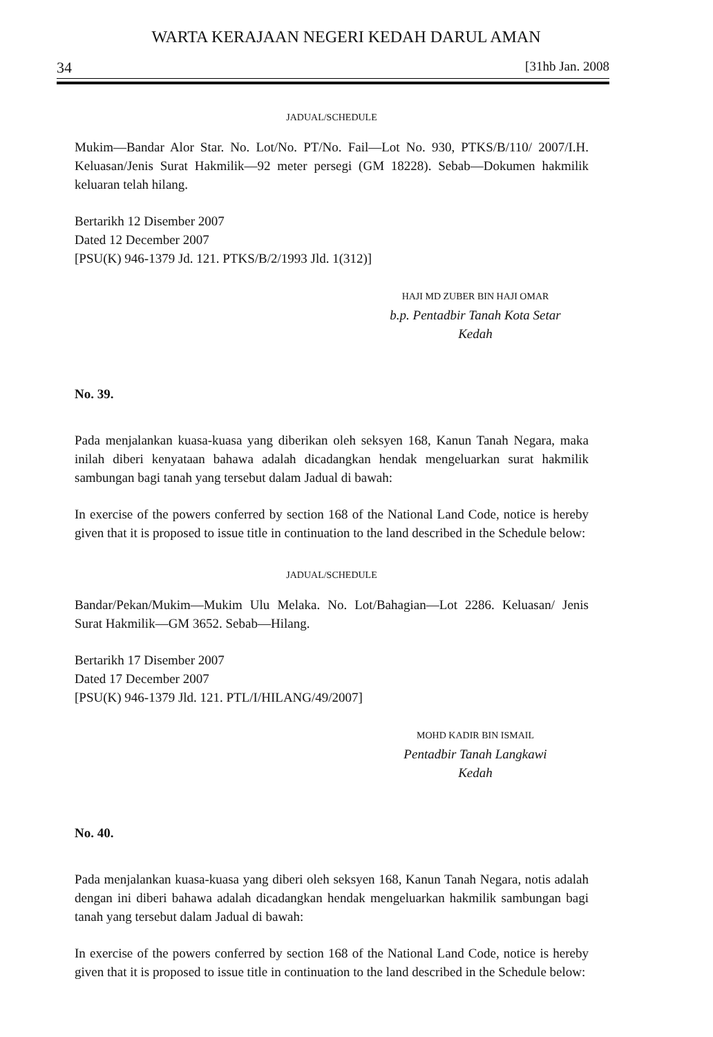WARTA KERAJAAN NEGERI KEDAH DARUL AMAN
34 [31hb Jan. 2008
JADUAL/SCHEDULE
Mukim—Bandar Alor Star. No. Lot/No. PT/No. Fail—Lot No. 930, PTKS/B/110/ 2007/I.H. Keluasan/Jenis Surat Hakmilik—92 meter persegi (GM 18228). Sebab—Dokumen hakmilik keluaran telah hilang.
Bertarikh 12 Disember 2007
Dated 12 December 2007
[PSU(K) 946-1379 Jd. 121. PTKS/B/2/1993 Jld. 1(312)]
HAJI MD ZUBER BIN HAJI OMAR
b.p. Pentadbir Tanah Kota Setar
Kedah
No. 39.
Pada menjalankan kuasa-kuasa yang diberikan oleh seksyen 168, Kanun Tanah Negara, maka inilah diberi kenyataan bahawa adalah dicadangkan hendak mengeluarkan surat hakmilik sambungan bagi tanah yang tersebut dalam Jadual di bawah:
In exercise of the powers conferred by section 168 of the National Land Code, notice is hereby given that it is proposed to issue title in continuation to the land described in the Schedule below:
JADUAL/SCHEDULE
Bandar/Pekan/Mukim—Mukim Ulu Melaka. No. Lot/Bahagian—Lot 2286. Keluasan/ Jenis Surat Hakmilik—GM 3652. Sebab—Hilang.
Bertarikh 17 Disember 2007
Dated 17 December 2007
[PSU(K) 946-1379 Jld. 121. PTL/I/HILANG/49/2007]
MOHD KADIR BIN ISMAIL
Pentadbir Tanah Langkawi
Kedah
No. 40.
Pada menjalankan kuasa-kuasa yang diberi oleh seksyen 168, Kanun Tanah Negara, notis adalah dengan ini diberi bahawa adalah dicadangkan hendak mengeluarkan hakmilik sambungan bagi tanah yang tersebut dalam Jadual di bawah:
In exercise of the powers conferred by section 168 of the National Land Code, notice is hereby given that it is proposed to issue title in continuation to the land described in the Schedule below: